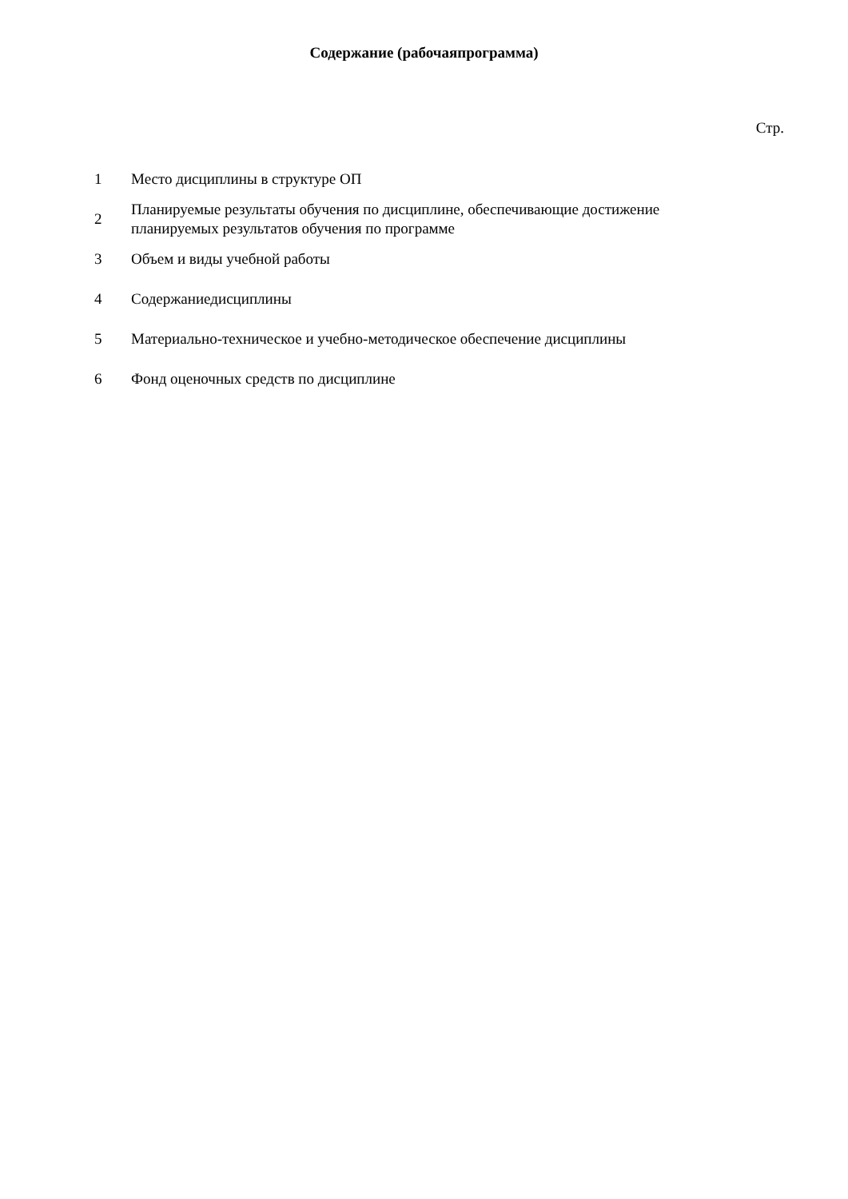Содержание (рабочаяпрограмма)
Стр.
| 1 | Место дисциплины в структуре ОП |
| 2 | Планируемые результаты обучения по дисциплине, обеспечивающие достижение планируемых результатов обучения по программе |
| 3 | Объем и виды учебной работы |
| 4 | Содержаниедисциплины |
| 5 | Материально-техническое и учебно-методическое обеспечение дисциплины |
| 6 | Фонд оценочных средств по дисциплине |